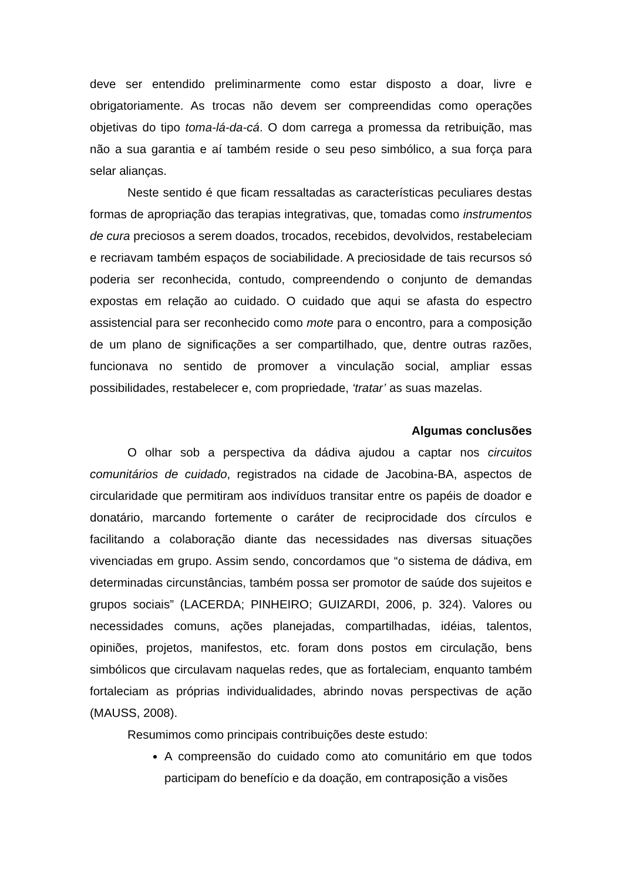deve ser entendido preliminarmente como estar disposto a doar, livre e obrigatoriamente. As trocas não devem ser compreendidas como operações objetivas do tipo toma-lá-da-cá. O dom carrega a promessa da retribuição, mas não a sua garantia e aí também reside o seu peso simbólico, a sua força para selar alianças.
Neste sentido é que ficam ressaltadas as características peculiares destas formas de apropriação das terapias integrativas, que, tomadas como instrumentos de cura preciosos a serem doados, trocados, recebidos, devolvidos, restabeleciam e recriavam também espaços de sociabilidade. A preciosidade de tais recursos só poderia ser reconhecida, contudo, compreendendo o conjunto de demandas expostas em relação ao cuidado. O cuidado que aqui se afasta do espectro assistencial para ser reconhecido como mote para o encontro, para a composição de um plano de significações a ser compartilhado, que, dentre outras razões, funcionava no sentido de promover a vinculação social, ampliar essas possibilidades, restabelecer e, com propriedade, ‘tratar’ as suas mazelas.
Algumas conclusões
O olhar sob a perspectiva da dádiva ajudou a captar nos circuitos comunitários de cuidado, registrados na cidade de Jacobina-BA, aspectos de circularidade que permitiram aos indivíduos transitar entre os papéis de doador e donatário, marcando fortemente o caráter de reciprocidade dos círculos e facilitando a colaboração diante das necessidades nas diversas situações vivenciadas em grupo. Assim sendo, concordamos que “o sistema de dádiva, em determinadas circunstâncias, também possa ser promotor de saúde dos sujeitos e grupos sociais” (LACERDA; PINHEIRO; GUIZARDI, 2006, p. 324). Valores ou necessidades comuns, ações planejadas, compartilhadas, idéias, talentos, opiniões, projetos, manifestos, etc. foram dons postos em circulação, bens simbólicos que circulavam naquelas redes, que as fortaleciam, enquanto também fortaleciam as próprias individualidades, abrindo novas perspectivas de ação (MAUSS, 2008).
Resumimos como principais contribuições deste estudo:
A compreensão do cuidado como ato comunitário em que todos participam do benefício e da doação, em contraposição a visões